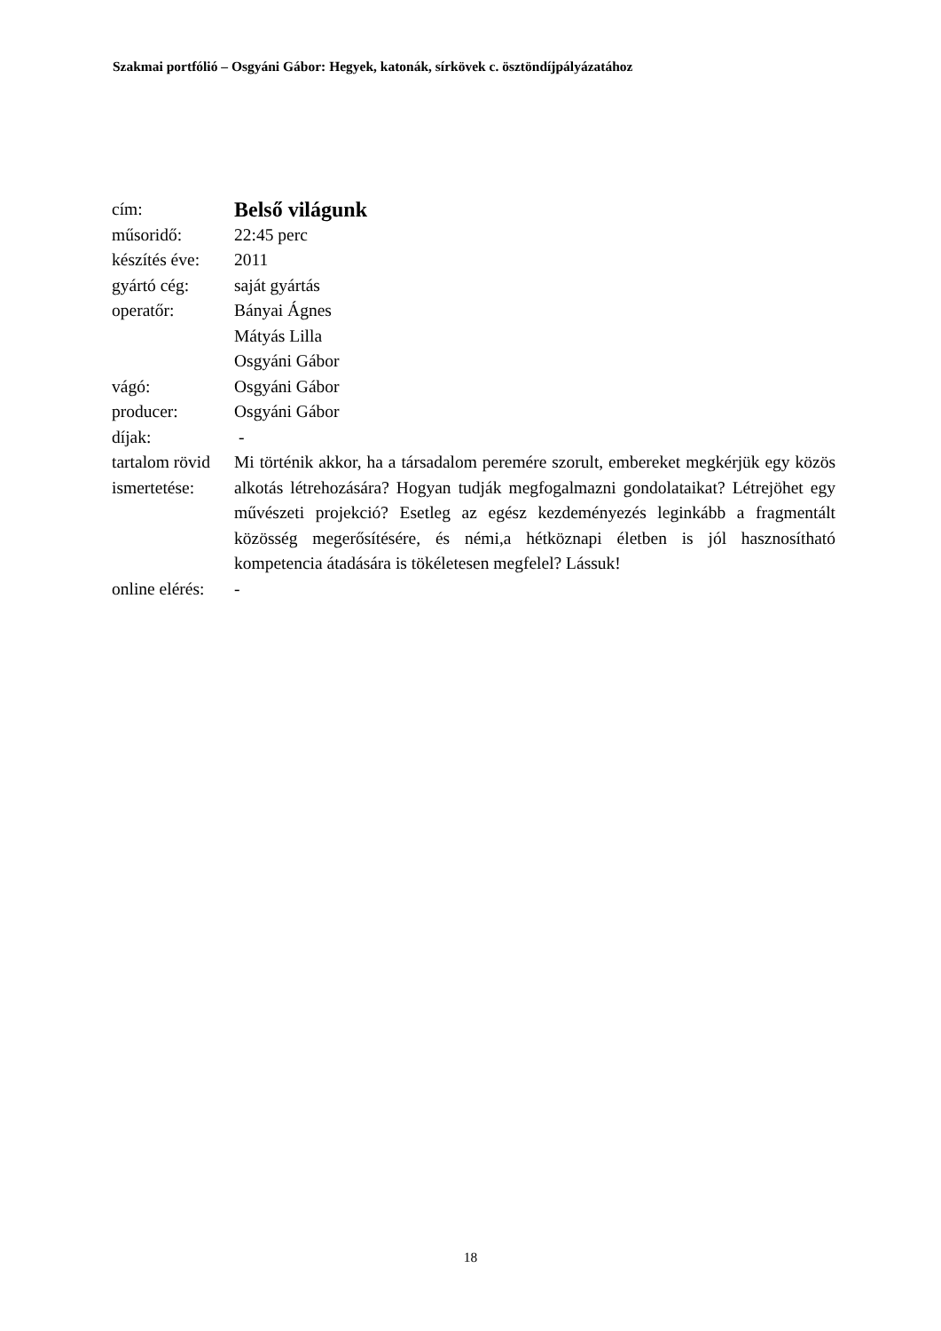Szakmai portfólió – Osgyáni Gábor: Hegyek, katonák, sírkövek c. ösztöndíjpályázatához
| cím: | Belső világunk |
| műsoridő: | 22:45 perc |
| készítés éve: | 2011 |
| gyártó cég: | saját gyártás |
| operatőr: | Bányai Ágnes Mátyás Lilla Osgyáni Gábor |
| vágó: | Osgyáni Gábor |
| producer: | Osgyáni Gábor |
| díjak: | - |
| tartalom rövid ismertetése: | Mi történik akkor, ha a társadalom peremére szorult, embereket megkérjük egy közös alkotás létrehozására? Hogyan tudják megfogalmazni gondolataikat? Létrejöhet egy művészeti projekció? Esetleg az egész kezdeményezés leginkább a fragmentált közösség megerősítésére, és némi,a hétköznapi életben is jól hasznosítható kompetencia átadására is tökéletesen megfelel? Lássuk! |
| online elérés: | - |
18